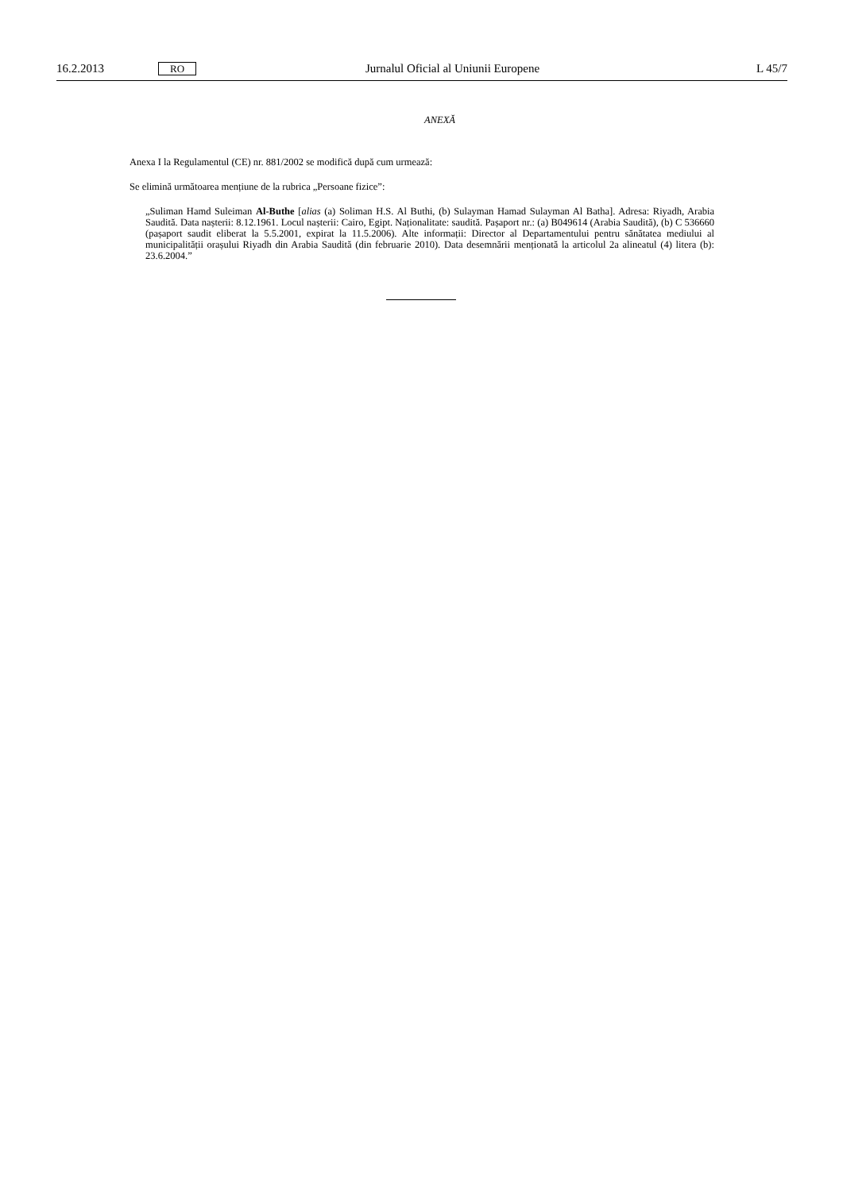16.2.2013 RO Jurnalul Oficial al Uniunii Europene L 45/7
ANEXĂ
Anexa I la Regulamentul (CE) nr. 881/2002 se modifică după cum urmează:
Se elimină următoarea mențiune de la rubrica „Persoane fizice”:
„Suliman Hamd Suleiman Al-Buthe [alias (a) Soliman H.S. Al Buthi, (b) Sulayman Hamad Sulayman Al Batha]. Adresa: Riyadh, Arabia Saudită. Data nașterii: 8.12.1961. Locul nașterii: Cairo, Egipt. Naționalitate: saudită. Pașaport nr.: (a) B049614 (Arabia Saudită), (b) C 536660 (pașaport saudit eliberat la 5.5.2001, expirat la 11.5.2006). Alte informații: Director al Departamentului pentru sănătatea mediului al municipalității orașului Riyadh din Arabia Saudită (din februarie 2010). Data desemnării menționată la articolul 2a alineatul (4) litera (b): 23.6.2004.”